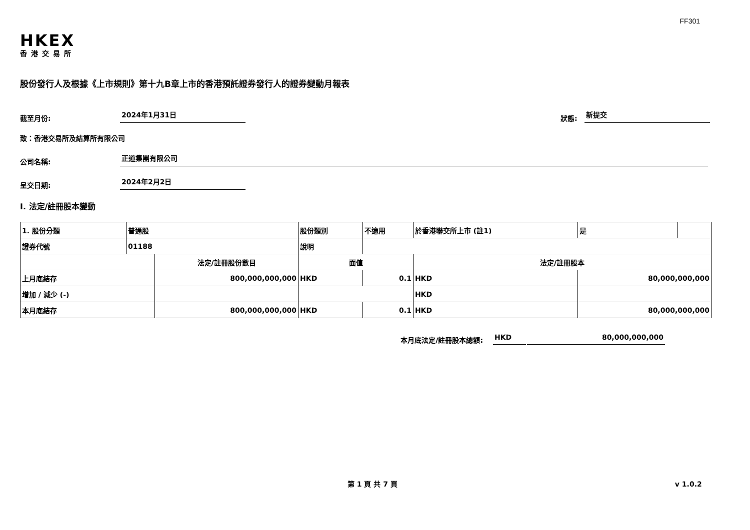FF301
HKEX
香港交易所
股份發行人及根據《上市規則》第十九B章上市的香港預託證券發行人的證券變動月報表
截至月份: 2024年1月31日 狀態: 新提交
致：香港交易所及結算所有限公司
公司名稱: 正道集團有限公司
呈交日期: 2024年2月2日
I. 法定/註冊股本變動
| 1. 股份分類 | 普通股 | | 股份類別 | | 不適用 | 於香港聯交所上市 (註1) | | 是 | |
| 證券代號 | 01188 | | 說明 | | | | | | |
| | | 法定/註冊股份數目 | | 面值 | | 法定/註冊股本 | | | |
| 上月底結存 | | 800,000,000,000 | | HKD | 0.1 | HKD | 80,000,000,000 | | |
| 增加 / 減少 (-) | | | | | | HKD | | | |
| 本月底結存 | | 800,000,000,000 | | HKD | 0.1 | HKD | 80,000,000,000 | | |
本月底法定/註冊股本總額: HKD 80,000,000,000
第 1 頁 共 7 頁 v 1.0.2